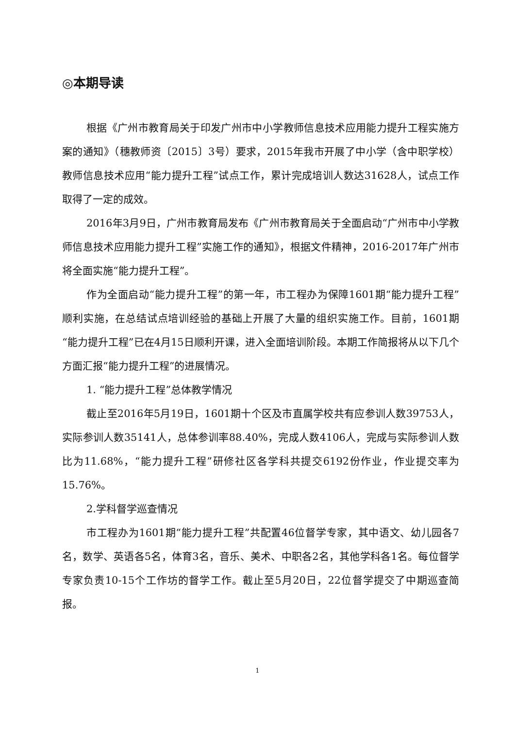◎本期导读
根据《广州市教育局关于印发广州市中小学教师信息技术应用能力提升工程实施方案的通知》（穗教师资〔2015〕3号）要求，2015年我市开展了中小学（含中职学校）教师信息技术应用“能力提升工程”试点工作，累计完成培训人数达31628人，试点工作取得了一定的成效。
2016年3月9日，广州市教育局发布《广州市教育局关于全面启动“广州市中小学教师信息技术应用能力提升工程”实施工作的通知》，根据文件精神，2016-2017年广州市将全面实施“能力提升工程”。
作为全面启动“能力提升工程”的第一年，市工程办为保障1601期“能力提升工程”顺利实施，在总结试点培训经验的基础上开展了大量的组织实施工作。目前，1601期“能力提升工程”已在4月15日顺利开课，进入全面培训阶段。本期工作简报将从以下几个方面汇报“能力提升工程”的进展情况。
1. “能力提升工程”总体教学情况
截止至2016年5月19日，1601期十个区及市直属学校共有应参训人数39753人，实际参训人数35141人，总体参训率88.40%，完成人数4106人，完成与实际参训人数比为11.68%，“能力提升工程”研修社区各学科共提交6192份作业，作业提交率为15.76%。
2.学科督学巡查情况
市工程办为1601期“能力提升工程”共配置46位督学专家，其中语文、幼儿园各7名，数学、英语各5名，体育3名，音乐、美术、中职各2名，其他学科各1名。每位督学专家负责10-15个工作坊的督学工作。截止至5月20日，22位督学提交了中期巡查简报。
1